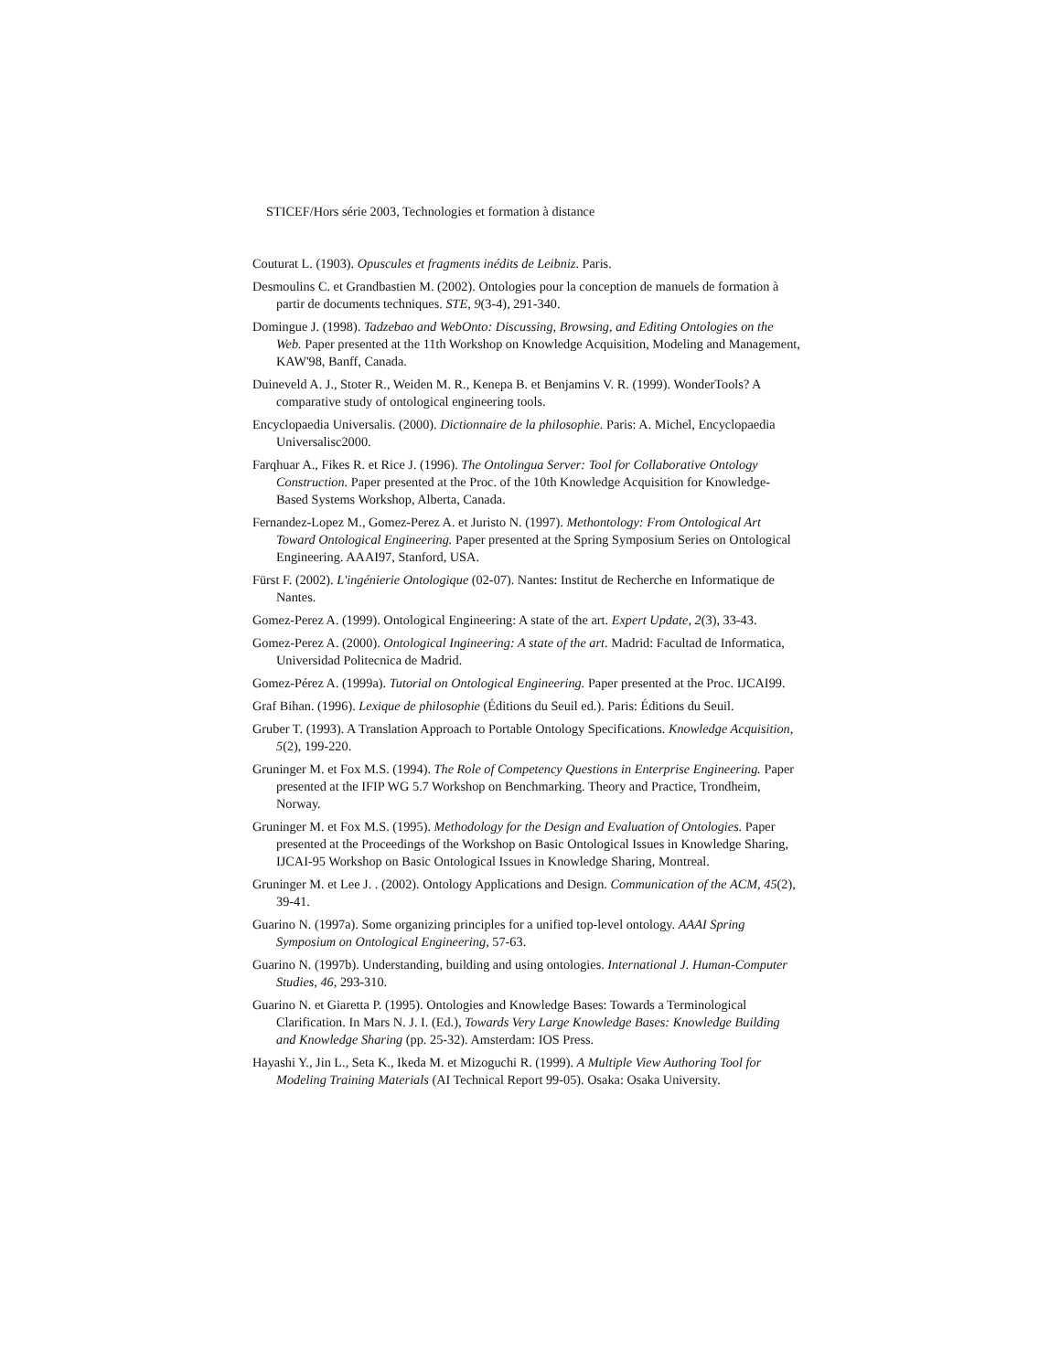STICEF/Hors série 2003, Technologies et formation à distance
Couturat L. (1903). Opuscules et fragments inédits de Leibniz. Paris.
Desmoulins C. et Grandbastien M. (2002). Ontologies pour la conception de manuels de formation à partir de documents techniques. STE, 9(3-4), 291-340.
Domingue J. (1998). Tadzebao and WebOnto: Discussing, Browsing, and Editing Ontologies on the Web. Paper presented at the 11th Workshop on Knowledge Acquisition, Modeling and Management, KAW'98, Banff, Canada.
Duineveld A. J., Stoter R., Weiden M. R., Kenepa B. et Benjamins V. R. (1999). WonderTools? A comparative study of ontological engineering tools.
Encyclopaedia Universalis. (2000). Dictionnaire de la philosophie. Paris: A. Michel, Encyclopaedia Universalisc2000.
Farqhuar A., Fikes R. et Rice J. (1996). The Ontolingua Server: Tool for Collaborative Ontology Construction. Paper presented at the Proc. of the 10th Knowledge Acquisition for Knowledge-Based Systems Workshop, Alberta, Canada.
Fernandez-Lopez M., Gomez-Perez A. et Juristo N. (1997). Methontology: From Ontological Art Toward Ontological Engineering. Paper presented at the Spring Symposium Series on Ontological Engineering. AAAI97, Stanford, USA.
Fürst F. (2002). L'ingénierie Ontologique (02-07). Nantes: Institut de Recherche en Informatique de Nantes.
Gomez-Perez A. (1999). Ontological Engineering: A state of the art. Expert Update, 2(3), 33-43.
Gomez-Perez A. (2000). Ontological Ingineering: A state of the art. Madrid: Facultad de Informatica, Universidad Politecnica de Madrid.
Gomez-Pérez A. (1999a). Tutorial on Ontological Engineering. Paper presented at the Proc. IJCAI99.
Graf Bihan. (1996). Lexique de philosophie (Éditions du Seuil ed.). Paris: Éditions du Seuil.
Gruber T. (1993). A Translation Approach to Portable Ontology Specifications. Knowledge Acquisition, 5(2), 199-220.
Gruninger M. et Fox M.S. (1994). The Role of Competency Questions in Enterprise Engineering. Paper presented at the IFIP WG 5.7 Workshop on Benchmarking. Theory and Practice, Trondheim, Norway.
Gruninger M. et Fox M.S. (1995). Methodology for the Design and Evaluation of Ontologies. Paper presented at the Proceedings of the Workshop on Basic Ontological Issues in Knowledge Sharing, IJCAI-95 Workshop on Basic Ontological Issues in Knowledge Sharing, Montreal.
Gruninger M. et Lee J. . (2002). Ontology Applications and Design. Communication of the ACM, 45(2), 39-41.
Guarino N. (1997a). Some organizing principles for a unified top-level ontology. AAAI Spring Symposium on Ontological Engineering, 57-63.
Guarino N. (1997b). Understanding, building and using ontologies. International J. Human-Computer Studies, 46, 293-310.
Guarino N. et Giaretta P. (1995). Ontologies and Knowledge Bases: Towards a Terminological Clarification. In Mars N. J. I. (Ed.), Towards Very Large Knowledge Bases: Knowledge Building and Knowledge Sharing (pp. 25-32). Amsterdam: IOS Press.
Hayashi Y., Jin L., Seta K., Ikeda M. et Mizoguchi R. (1999). A Multiple View Authoring Tool for Modeling Training Materials (AI Technical Report 99-05). Osaka: Osaka University.